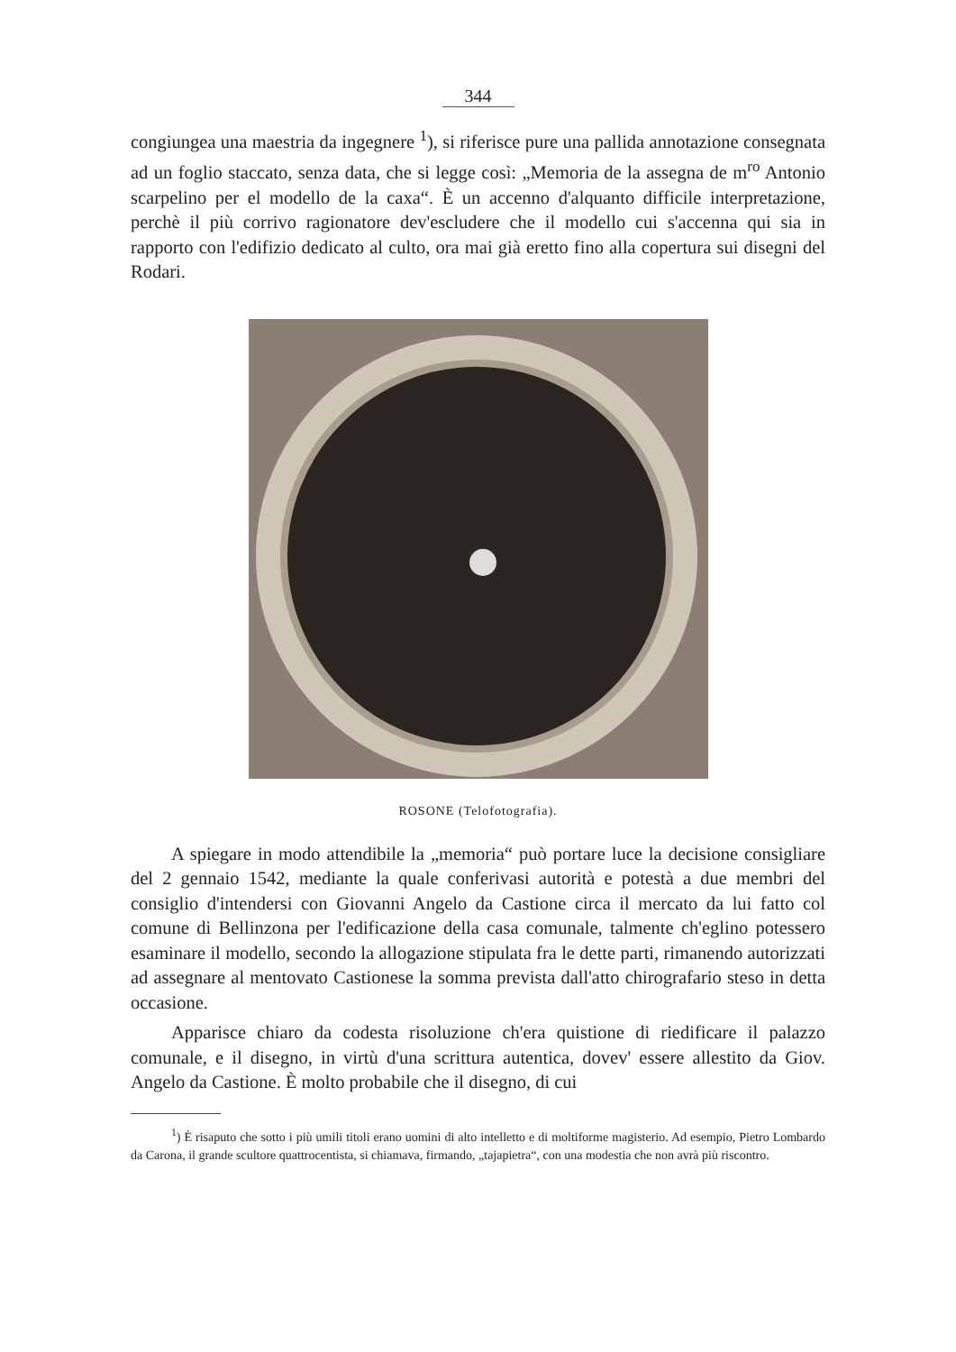344
congiungea una maestria da ingegnere <sup>1</sup>), si riferisce pure una pallida annotazione consegnata ad un foglio staccato, senza data, che si legge così: „Memoria de la assegna de m<sup>ro</sup> Antonio scarpelino per el modello de la caxa“. È un accenno d'alquanto difficile interpretazione, perchè il più corrivo ragionatore dev'escludere che il modello cui s'accenna qui sia in rapporto con l'edifizio dedicato al culto, ora mai già eretto fino alla copertura sui disegni del Rodari.
ROSONE (Telofotografia).
A spiegare in modo attendibile la „memoria“ può portare luce la decisione consigliare del 2 gennaio 1542, mediante la quale conferivasi autorità e potestà a due membri del consiglio d'intendersi con Giovanni Angelo da Castione circa il mercato da lui fatto col comune di Bellinzona per l'edificazione della casa comunale, talmente ch'eglino potessero esaminare il modello, secondo la allogazione stipulata fra le dette parti, rimanendo autorizzati ad assegnare al mentovato Castionese la somma prevista dall'atto chirografario steso in detta occasione.
Apparisce chiaro da codesta risoluzione ch'era quistione di riedificare il palazzo comunale, e il disegno, in virtù d'una scrittura autentica, dovev' essere allestito da Giov. Angelo da Castione. È molto probabile che il disegno, di cui
<sup>1</sup>) È risaputo che sotto i più umili titoli erano uomini di alto intelletto e di moltiforme magisterio. Ad esempio, Pietro Lombardo da Carona, il grande scultore quattrocentista, si chiamava, firmando, „tajapietra“, con una modestia che non avrà più riscontro.